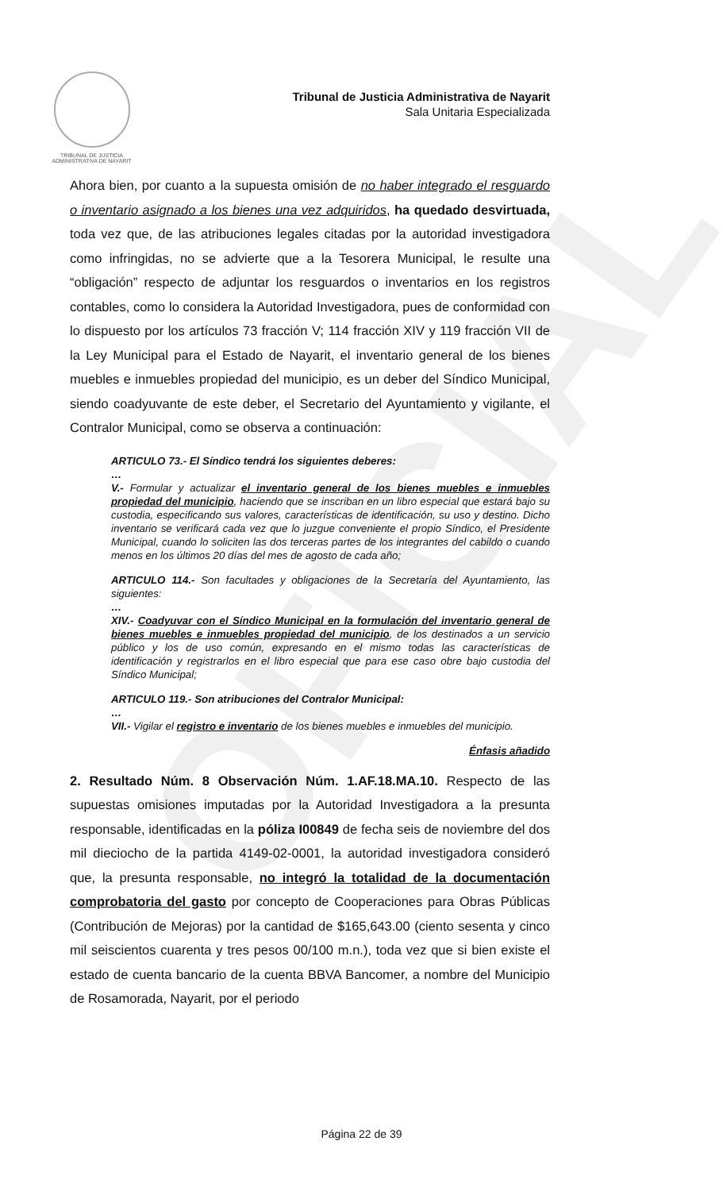OFICIAL
TRIBUNAL DE JUSTICIA
ADMINISTRATIVA DE NAYARIT
Tribunal de Justicia Administrativa de Nayarit
Sala Unitaria Especializada
Ahora bien, por cuanto a la supuesta omisión de no haber integrado el resguardo o inventario asignado a los bienes una vez adquiridos, ha quedado desvirtuada, toda vez que, de las atribuciones legales citadas por la autoridad investigadora como infringidas, no se advierte que a la Tesorera Municipal, le resulte una “obligación” respecto de adjuntar los resguardos o inventarios en los registros contables, como lo considera la Autoridad Investigadora, pues de conformidad con lo dispuesto por los artículos 73 fracción V; 114 fracción XIV y 119 fracción VII de la Ley Municipal para el Estado de Nayarit, el inventario general de los bienes muebles e inmuebles propiedad del municipio, es un deber del Síndico Municipal, siendo coadyuvante de este deber, el Secretario del Ayuntamiento y vigilante, el Contralor Municipal, como se observa a continuación:
ARTICULO 73.- El Síndico tendrá los siguientes deberes:
…
V.- Formular y actualizar el inventario general de los bienes muebles e inmuebles propiedad del municipio, haciendo que se inscriban en un libro especial que estará bajo su custodia, especificando sus valores, características de identificación, su uso y destino. Dicho inventario se verificará cada vez que lo juzgue conveniente el propio Síndico, el Presidente Municipal, cuando lo soliciten las dos terceras partes de los integrantes del cabildo o cuando menos en los últimos 20 días del mes de agosto de cada año;
ARTICULO 114.- Son facultades y obligaciones de la Secretaría del Ayuntamiento, las siguientes:
…
XIV.- Coadyuvar con el Síndico Municipal en la formulación del inventario general de bienes muebles e inmuebles propiedad del municipio, de los destinados a un servicio público y los de uso común, expresando en el mismo todas las características de identificación y registrarlos en el libro especial que para ese caso obre bajo custodia del Síndico Municipal;
ARTICULO 119.- Son atribuciones del Contralor Municipal:
…
VII.- Vigilar el registro e inventario de los bienes muebles e inmuebles del municipio.
Énfasis añadido
2. Resultado Núm. 8 Observación Núm. 1.AF.18.MA.10. Respecto de las supuestas omisiones imputadas por la Autoridad Investigadora a la presunta responsable, identificadas en la póliza I00849 de fecha seis de noviembre del dos mil dieciocho de la partida 4149-02-0001, la autoridad investigadora consideró que, la presunta responsable, no integró la totalidad de la documentación comprobatoria del gasto por concepto de Cooperaciones para Obras Públicas (Contribución de Mejoras) por la cantidad de $165,643.00 (ciento sesenta y cinco mil seiscientos cuarenta y tres pesos 00/100 m.n.), toda vez que si bien existe el estado de cuenta bancario de la cuenta BBVA Bancomer, a nombre del Municipio de Rosamorada, Nayarit, por el periodo
Página 22 de 39